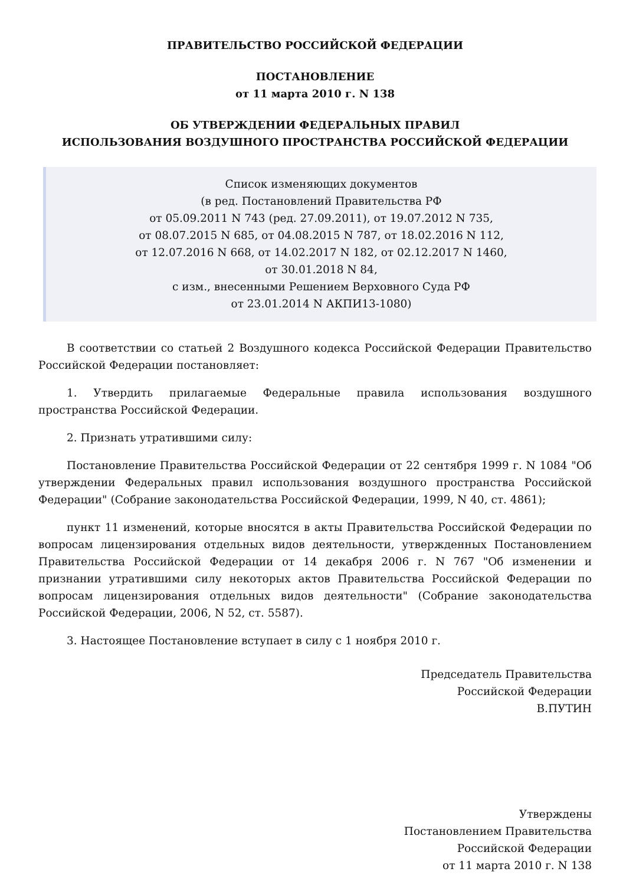ПРАВИТЕЛЬСТВО РОССИЙСКОЙ ФЕДЕРАЦИИ
ПОСТАНОВЛЕНИЕ
от 11 марта 2010 г. N 138
ОБ УТВЕРЖДЕНИИ ФЕДЕРАЛЬНЫХ ПРАВИЛ
ИСПОЛЬЗОВАНИЯ ВОЗДУШНОГО ПРОСТРАНСТВА РОССИЙСКОЙ ФЕДЕРАЦИИ
Список изменяющих документов
(в ред. Постановлений Правительства РФ
от 05.09.2011 N 743 (ред. 27.09.2011), от 19.07.2012 N 735,
от 08.07.2015 N 685, от 04.08.2015 N 787, от 18.02.2016 N 112,
от 12.07.2016 N 668, от 14.02.2017 N 182, от 02.12.2017 N 1460,
от 30.01.2018 N 84,
с изм., внесенными Решением Верховного Суда РФ
от 23.01.2014 N АКПИ13-1080)
В соответствии со статьей 2 Воздушного кодекса Российской Федерации Правительство Российской Федерации постановляет:
1. Утвердить прилагаемые Федеральные правила использования воздушного пространства Российской Федерации.
2. Признать утратившими силу:
Постановление Правительства Российской Федерации от 22 сентября 1999 г. N 1084 "Об утверждении Федеральных правил использования воздушного пространства Российской Федерации" (Собрание законодательства Российской Федерации, 1999, N 40, ст. 4861);
пункт 11 изменений, которые вносятся в акты Правительства Российской Федерации по вопросам лицензирования отдельных видов деятельности, утвержденных Постановлением Правительства Российской Федерации от 14 декабря 2006 г. N 767 "Об изменении и признании утратившими силу некоторых актов Правительства Российской Федерации по вопросам лицензирования отдельных видов деятельности" (Собрание законодательства Российской Федерации, 2006, N 52, ст. 5587).
3. Настоящее Постановление вступает в силу с 1 ноября 2010 г.
Председатель Правительства
Российской Федерации
В.ПУТИН
Утверждены
Постановлением Правительства
Российской Федерации
от 11 марта 2010 г. N 138